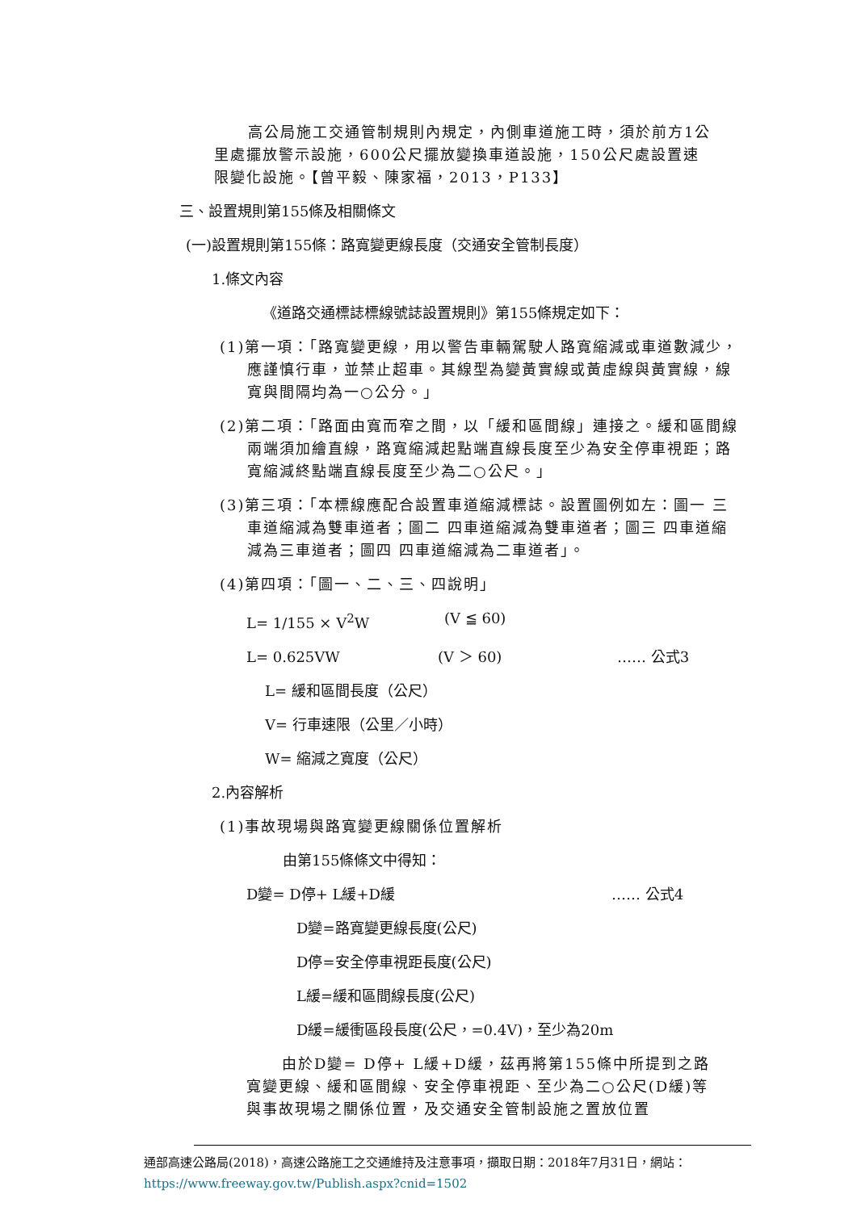高公局施工交通管制規則內規定，內側車道施工時，須於前方1公里處擺放警示設施，600公尺擺放變換車道設施，150公尺處設置速限變化設施。【曾平毅、陳家福，2013，P133】
三、設置規則第155條及相關條文
(一)設置規則第155條：路寬變更線長度（交通安全管制長度）
1.條文內容
《道路交通標誌標線號誌設置規則》第155條規定如下：
(1)第一項：「路寬變更線，用以警告車輛駕駛人路寬縮減或車道數減少，應謹慎行車，並禁止超車。其線型為變黃實線或黃虛線與黃實線，線寬與間隔均為一○公分。」
(2)第二項：「路面由寬而窄之間，以「緩和區間線」連接之。緩和區間線兩端須加繪直線，路寬縮減起點端直線長度至少為安全停車視距；路寬縮減終點端直線長度至少為二○公尺。」
(3)第三項：「本標線應配合設置車道縮減標誌。設置圖例如左：圖一 三車道縮減為雙車道者；圖二 四車道縮減為雙車道者；圖三 四車道縮減為三車道者；圖四 四車道縮減為二車道者」。
(4)第四項：「圖一、二、三、四說明」
L= 1/155 × V<sup>2</sup>W (V ≦ 60)
L= 0.625VW (V ＞ 60) …… 公式3
L= 緩和區間長度（公尺）
V= 行車速限（公里／小時）
W= 縮減之寬度（公尺）
2.內容解析
(1)事故現場與路寬變更線關係位置解析
由第155條條文中得知：
D變= D停+ L緩+D緩 …… 公式4
D變=路寬變更線長度(公尺)
D停=安全停車視距長度(公尺)
L緩=緩和區間線長度(公尺)
D緩=緩衝區段長度(公尺，=0.4V)，至少為20m
由於D變= D停+ L緩+D緩，茲再將第155條中所提到之路寬變更線、緩和區間線、安全停車視距、至少為二○公尺(D緩)等與事故現場之關係位置，及交通安全管制設施之置放位置
通部高速公路局(2018)，高速公路施工之交通維持及注意事項，擷取日期：2018年7月31日，網站： https://www.freeway.gov.tw/Publish.aspx?cnid=1502